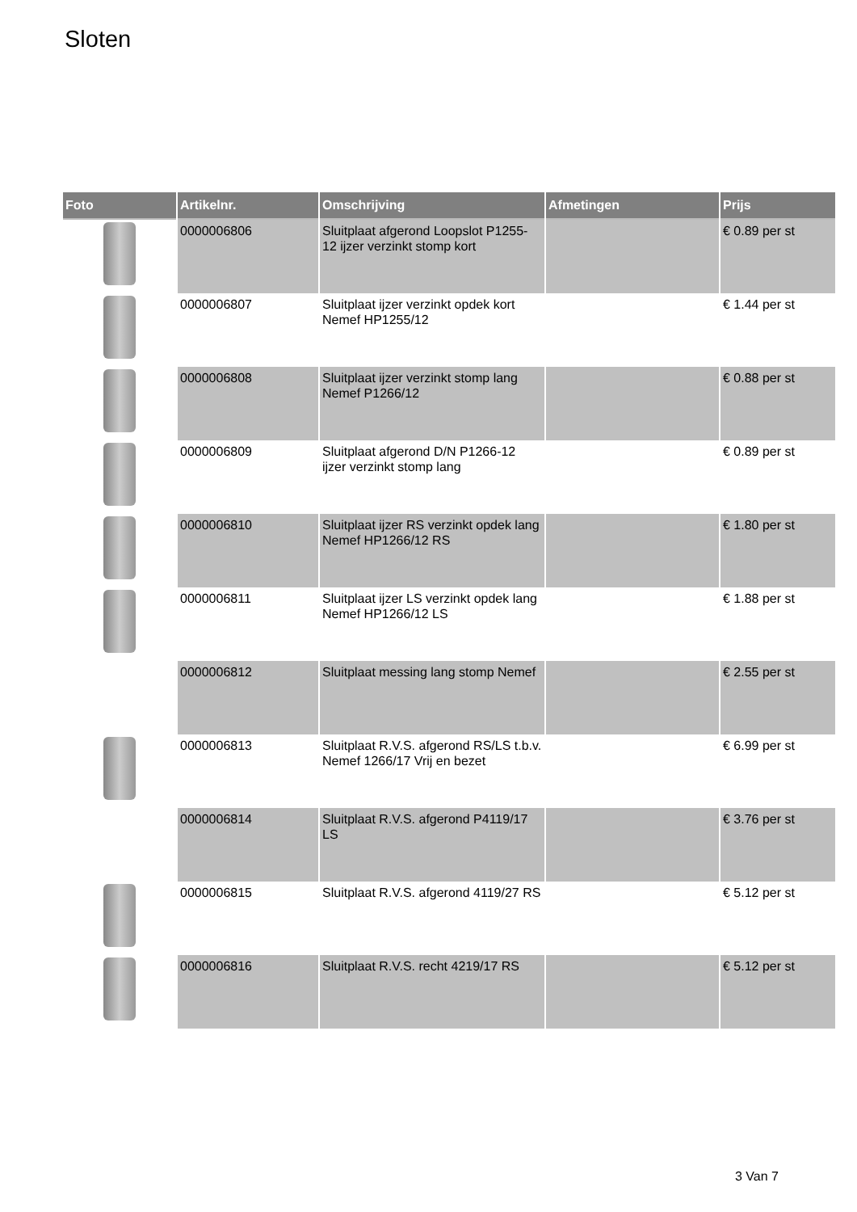Sloten
| Foto | Artikelnr. | Omschrijving | Afmetingen | Prijs |
| --- | --- | --- | --- | --- |
| | 0000006806 | Sluitplaat afgerond Loopslot P1255-12 ijzer verzinkt stomp kort | | € 0.89 per st |
| | 0000006807 | Sluitplaat ijzer verzinkt opdek kort Nemef HP1255/12 | | € 1.44 per st |
| | 0000006808 | Sluitplaat ijzer verzinkt stomp lang Nemef P1266/12 | | € 0.88 per st |
| | 0000006809 | Sluitplaat afgerond D/N P1266-12 ijzer verzinkt stomp lang | | € 0.89 per st |
| | 0000006810 | Sluitplaat ijzer RS verzinkt opdek lang Nemef HP1266/12 RS | | € 1.80 per st |
| | 0000006811 | Sluitplaat ijzer LS verzinkt opdek lang Nemef HP1266/12 LS | | € 1.88 per st |
| | 0000006812 | Sluitplaat messing lang stomp Nemef | | € 2.55 per st |
| | 0000006813 | Sluitplaat R.V.S. afgerond RS/LS t.b.v. Nemef 1266/17 Vrij en bezet | | € 6.99 per st |
| | 0000006814 | Sluitplaat R.V.S. afgerond P4119/17 LS | | € 3.76 per st |
| | 0000006815 | Sluitplaat R.V.S. afgerond 4119/27 RS | | € 5.12 per st |
| | 0000006816 | Sluitplaat R.V.S. recht 4219/17 RS | | € 5.12 per st |
3 Van 7